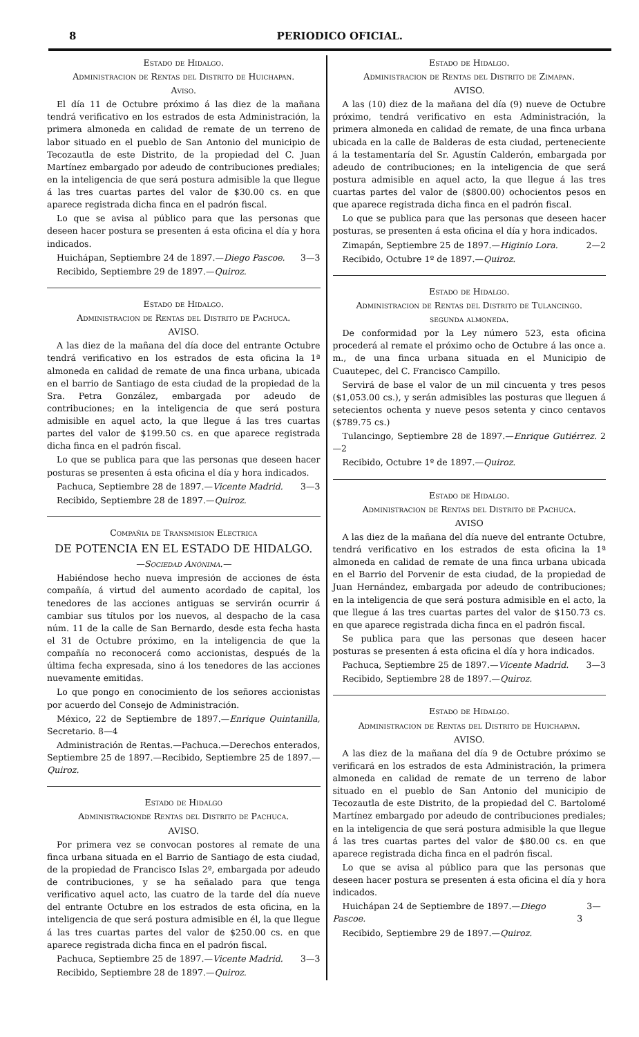8 PERIODICO OFICIAL.
Estado de Hidalgo.
Administracion de Rentas del Distrito de Huichapan.
Aviso.
El día 11 de Octubre próximo á las diez de la mañana tendrá verificativo en los estrados de esta Administración, la primera almoneda en calidad de remate de un terreno de labor situado en el pueblo de San Antonio del municipio de Tecozautla de este Distrito, de la propiedad del C. Juan Martínez embargado por adeudo de contribuciones prediales; en la inteligencia de que será postura admisible la que llegue á las tres cuartas partes del valor de $30.00 cs. en que aparece registrada dicha finca en el padrón fiscal.
Lo que se avisa al público para que las personas que deseen hacer postura se presenten á esta oficina el día y hora indicados.
Huichápan, Septiembre 24 de 1897.—Diego Pascoe. 3—3
Recibido, Septiembre 29 de 1897.—Quiroz.
Estado de Hidalgo.
Administracion de Rentas del Distrito de Pachuca.
AVISO.
A las diez de la mañana del día doce del entrante Octubre tendrá verificativo en los estrados de esta oficina la 1ª almoneda en calidad de remate de una finca urbana, ubicada en el barrio de Santiago de esta ciudad de la propiedad de la Sra. Petra González, embargada por adeudo de contribuciones; en la inteligencia de que será postura admisible en aquel acto, la que llegue á las tres cuartas partes del valor de $199.50 cs. en que aparece registrada dicha finca en el padrón fiscal.
Lo que se publica para que las personas que deseen hacer posturas se presenten á esta oficina el día y hora indicados.
Pachuca, Septiembre 28 de 1897.—Vicente Madrid. 3—3
Recibido, Septiembre 28 de 1897.—Quiroz.
Compañia de Transmision Electrica
DE POTENCIA EN EL ESTADO DE HIDALGO.
—Sociedad Anónima.—
Habiéndose hecho nueva impresión de acciones de ésta compañía, á virtud del aumento acordado de capital, los tenedores de las acciones antiguas se servirán ocurrir á cambiar sus títulos por los nuevos, al despacho de la casa núm. 11 de la calle de San Bernardo, desde esta fecha hasta el 31 de Octubre próximo, en la inteligencia de que la compañía no reconocerá como accionistas, después de la última fecha expresada, sino á los tenedores de las acciones nuevamente emitidas.
Lo que pongo en conocimiento de los señores accionistas por acuerdo del Consejo de Administración.
México, 22 de Septiembre de 1897.—Enrique Quintanilla, Secretario. 8—4
Administración de Rentas.—Pachuca.—Derechos enterados, Septiembre 25 de 1897.—Recibido, Septiembre 25 de 1897.—Quiroz.
Estado de Hidalgo
Administracionde Rentas del Distrito de Pachuca.
AVISO.
Por primera vez se convocan postores al remate de una finca urbana situada en el Barrio de Santiago de esta ciudad, de la propiedad de Francisco Islas 2º, embargada por adeudo de contribuciones, y se ha señalado para que tenga verificativo aquel acto, las cuatro de la tarde del día nueve del entrante Octubre en los estrados de esta oficina, en la inteligencia de que será postura admisible en él, la que llegue á las tres cuartas partes del valor de $250.00 cs. en que aparece registrada dicha finca en el padrón fiscal.
Pachuca, Septiembre 25 de 1897.—Vicente Madrid. 3—3
Recibido, Septiembre 28 de 1897.—Quiroz.
Estado de Hidalgo.
Administracion de Rentas del Distrito de Zimapan.
AVISO.
A las (10) diez de la mañana del día (9) nueve de Octubre próximo, tendrá verificativo en esta Administración, la primera almoneda en calidad de remate, de una finca urbana ubicada en la calle de Balderas de esta ciudad, perteneciente á la testamentaría del Sr. Agustín Calderón, embargada por adeudo de contribuciones; en la inteligencia de que será postura admisible en aquel acto, la que llegue á las tres cuartas partes del valor de ($800.00) ochocientos pesos en que aparece registrada dicha finca en el padrón fiscal.
Lo que se publica para que las personas que deseen hacer posturas, se presenten á esta oficina el día y hora indicados.
Zimapán, Septiembre 25 de 1897.—Higinio Lora. 2—2
Recibido, Octubre 1º de 1897.—Quiroz.
Estado de Hidalgo.
Administracion de Rentas del Distrito de Tulancingo.
segunda almoneda.
De conformidad por la Ley número 523, esta oficina procederá al remate el próximo ocho de Octubre á las once a. m., de una finca urbana situada en el Municipio de Cuautepec, del C. Francisco Campillo.
Servirá de base el valor de un mil cincuenta y tres pesos ($1,053.00 cs.), y serán admisibles las posturas que lleguen á setecientos ochenta y nueve pesos setenta y cinco centavos ($789.75 cs.)
Tulancingo, Septiembre 28 de 1897.—Enrique Gutiérrez. 2—2
Recibido, Octubre 1º de 1897.—Quiroz.
Estado de Hidalgo.
Administracion de Rentas del Distrito de Pachuca.
AVISO
A las diez de la mañana del día nueve del entrante Octubre, tendrá verificativo en los estrados de esta oficina la 1ª almoneda en calidad de remate de una finca urbana ubicada en el Barrio del Porvenir de esta ciudad, de la propiedad de Juan Hernández, embargada por adeudo de contribuciones; en la inteligencia de que será postura admisible en el acto, la que llegue á las tres cuartas partes del valor de $150.73 cs. en que aparece registrada dicha finca en el padrón fiscal.
Se publica para que las personas que deseen hacer posturas se presenten á esta oficina el día y hora indicados.
Pachuca, Septiembre 25 de 1897.—Vicente Madrid. 3—3
Recibido, Septiembre 28 de 1897.—Quiroz.
Estado de Hidalgo.
Administracion de Rentas del Distrito de Huichapan.
AVISO.
A las diez de la mañana del día 9 de Octubre próximo se verificará en los estrados de esta Administración, la primera almoneda en calidad de remate de un terreno de labor situado en el pueblo de San Antonio del municipio de Tecozautla de este Distrito, de la propiedad del C. Bartolomé Martínez embargado por adeudo de contribuciones prediales; en la inteligencia de que será postura admisible la que llegue á las tres cuartas partes del valor de $80.00 cs. en que aparece registrada dicha finca en el padrón fiscal.
Lo que se avisa al público para que las personas que deseen hacer postura se presenten á esta oficina el día y hora indicados.
Huichápan 24 de Septiembre de 1897.—Diego Pascoe. 3—3
Recibido, Septiembre 29 de 1897.—Quiroz.